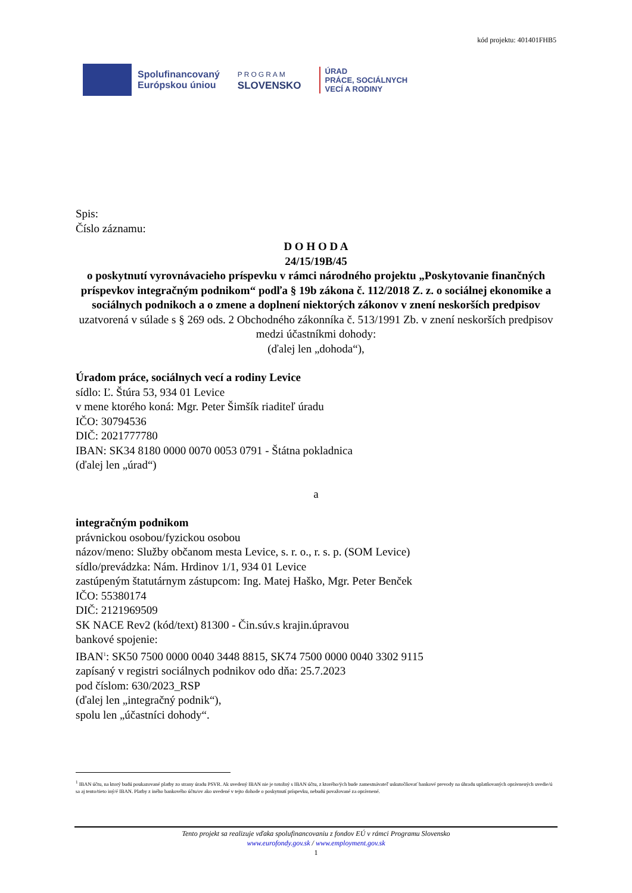kód projektu: 401401FHB5
Spolufinancovaný
Európskou úniou
PROGRAM
SLOVENSKO
ÚRAD
PRÁCE, SOCIÁLNYCH
VECÍ A RODINY
Spis:
Číslo záznamu:
D O H O D A
24/15/19B/45
o poskytnutí vyrovnávacieho príspevku v rámci národného projektu „Poskytovanie finančných príspevkov integračným podnikom“ podľa § 19b zákona č. 112/2018 Z. z. o sociálnej ekonomike a sociálnych podnikoch a o zmene a doplnení niektorých zákonov v znení neskorších predpisov
uzatvorená v súlade s § 269 ods. 2 Obchodného zákonníka č. 513/1991 Zb. v znení neskorších predpisov medzi účastníkmi dohody:
(ďalej len „dohoda“),
Úradom práce, sociálnych vecí a rodiny Levice
sídlo: Ľ. Štúra 53, 934 01 Levice
v mene ktorého koná: Mgr. Peter Šimšík riaditeľ úradu
IČO: 30794536
DIČ: 2021777780
IBAN: SK34 8180 0000 0070 0053 0791 - Štátna pokladnica
(ďalej len „úrad“)
a
integračným podnikom
právnickou osobou/fyzickou osobou
názov/meno: Služby občanom mesta Levice, s. r. o., r. s. p. (SOM Levice)
sídlo/prevádzka: Nám. Hrdinov 1/1, 934 01 Levice
zastúpeným štatutárnym zástupcom: Ing. Matej Haško, Mgr. Peter Benček
IČO: 55380174
DIČ: 2121969509
SK NACE Rev2 (kód/text) 81300 - Čin.súv.s krajin.úpravou
bankové spojenie:
IBAN<sup>1</sup>: SK50 7500 0000 0040 3448 8815, SK74 7500 0000 0040 3302 9115
zapísaný v registri sociálnych podnikov odo dňa: 25.7.2023
pod číslom: 630/2023_RSP
(ďalej len „integračný podnik“),
spolu len „účastníci dohody“.
<sup>1</sup> IBAN účtu, na ktorý budú poukazované platby zo strany úradu PSVR. Ak uvedený IBAN nie je totožný s IBAN účtu, z ktorého/ých bude zamestnávateľ uskutočňovať bankové prevody na úhradu uplatňovaných oprávnených uvedie/ú sa aj tento/tieto iný/é IBAN. Platby z iného bankového účtu/ov ako uvedené v tejto dohode o poskytnutí príspevku, nebudú považované za oprávnené.
Tento projekt sa realizuje vďaka spolufinancovaniu z fondov EÚ v rámci Programu Slovensko
www.eurofondy.gov.sk / www.employment.gov.sk
1